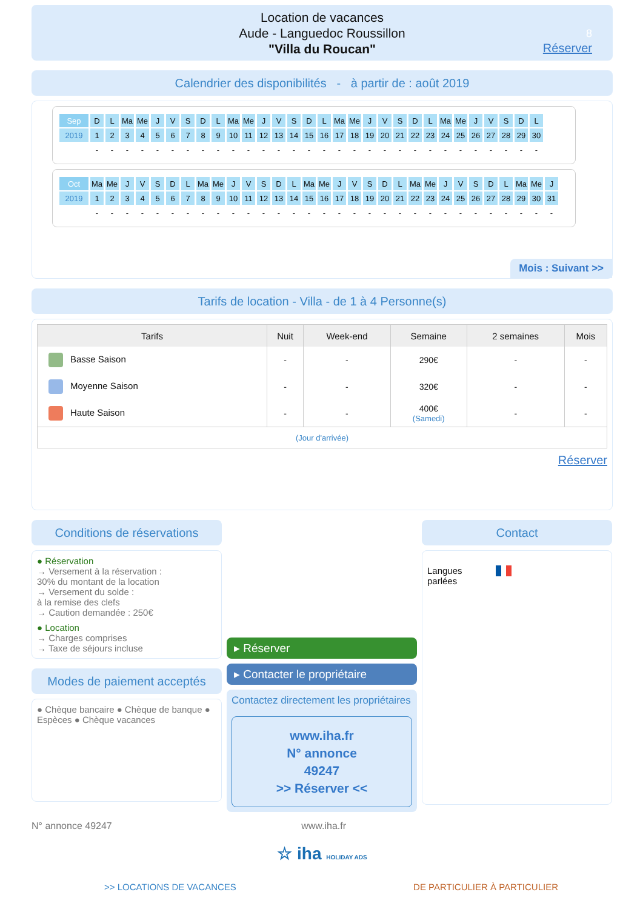Location de vacances
Aude - Languedoc Roussillon
"Villa du Roucan"
8
Réserver
Calendrier des disponibilités - à partir de : août 2019
| Sep | D | L | Ma | Me | J | V | S | D | L | Ma | Me | J | V | S | D | L | Ma | Me | J | V | S | D | L | Ma | Me | J | V | S | D | L |
| 2019 | 1 | 2 | 3 | 4 | 5 | 6 | 7 | 8 | 9 | 10 | 11 | 12 | 13 | 14 | 15 | 16 | 17 | 18 | 19 | 20 | 21 | 22 | 23 | 24 | 25 | 26 | 27 | 28 | 29 | 30 |
| | - | - | - | - | - | - | - | - | - | - | - | - | - | - | - | - | - | - | - | - | - | - | - | - | - | - | - | - | - | - |
| Oct | Ma | Me | J | V | S | D | L | Ma | Me | J | V | S | D | L | Ma | Me | J | V | S | D | L | Ma | Me | J | V | S | D | L | Ma | Me | J |
| 2019 | 1 | 2 | 3 | 4 | 5 | 6 | 7 | 8 | 9 | 10 | 11 | 12 | 13 | 14 | 15 | 16 | 17 | 18 | 19 | 20 | 21 | 22 | 23 | 24 | 25 | 26 | 27 | 28 | 29 | 30 | 31 |
| | - | - | - | - | - | - | - | - | - | - | - | - | - | - | - | - | - | - | - | - | - | - | - | - | - | - | - | - | - | - | - |
Mois : Suivant >>
Tarifs de location - Villa - de 1 à 4 Personne(s)
| Tarifs | Nuit | Week-end | Semaine | 2 semaines | Mois |
| --- | --- | --- | --- | --- | --- |
| Basse Saison | - | - | 290€ | - | - |
| Moyenne Saison | - | - | 320€ | - | - |
| Haute Saison | - | - | 400€ (Samedi) | - | - |
| (Jour d'arrivée) | | | | | |
Réserver
Conditions de réservations
● Réservation
→ Versement à la réservation :
30% du montant de la location
→ Versement du solde :
à la remise des clefs
→ Caution demandée : 250€
● Location
→ Charges comprises
→ Taxe de séjours incluse
Modes de paiement acceptés
● Chèque bancaire ● Chèque de banque ● Espèces ● Chèque vacances
▸ Réserver
▸ Contacter le propriétaire
Contactez directement les propriétaires
www.iha.fr
N° annonce
49247
>> Réserver <<
Contact
Langues
parlées
N° annonce 49247 www.iha.fr
☆ iha HOLIDAY ADS
>> LOCATIONS DE VACANCES DE PARTICULIER À PARTICULIER